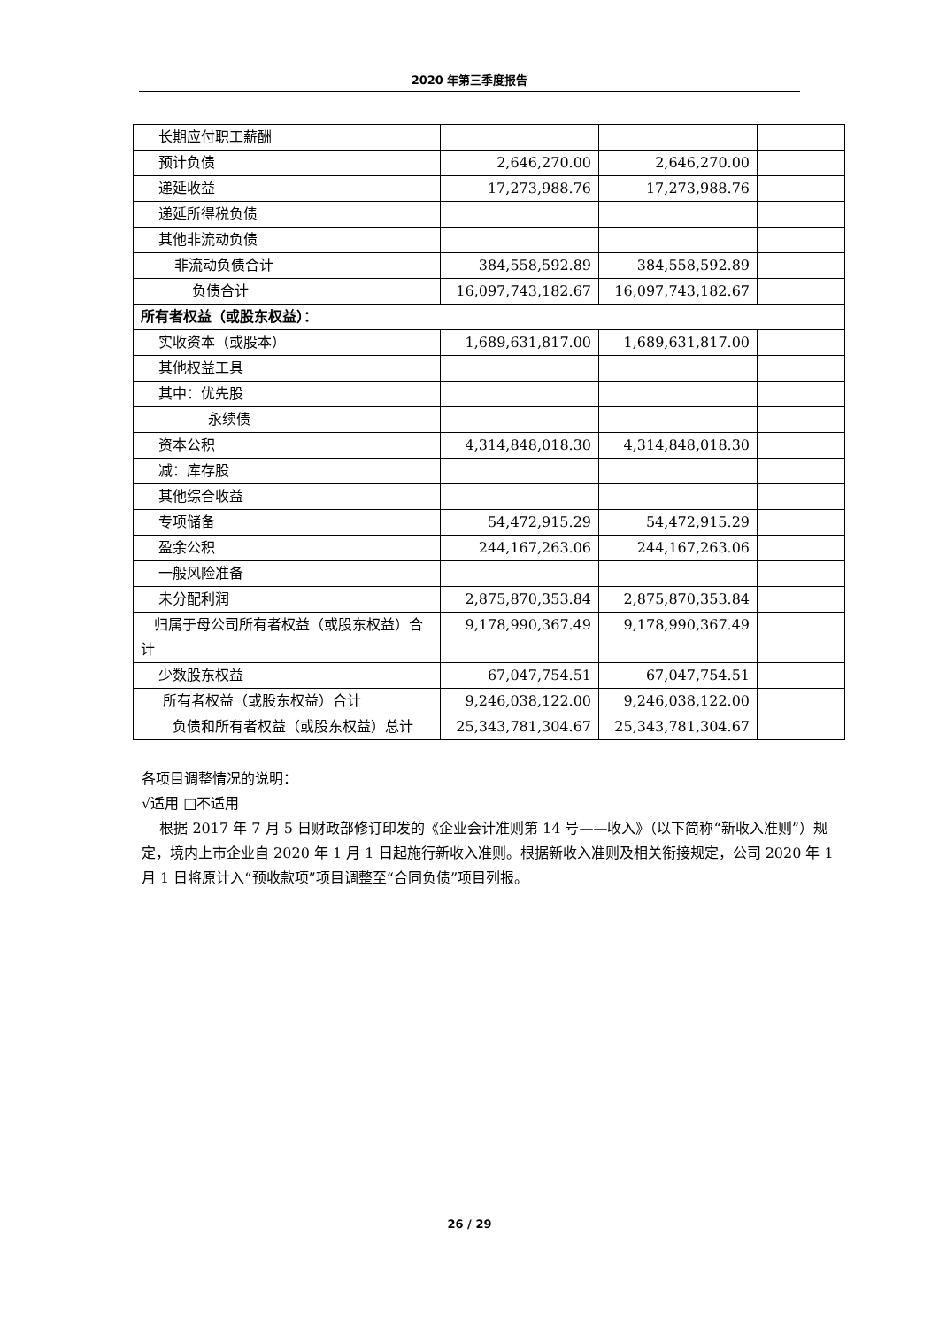2020 年第三季度报告
| 长期应付职工薪酬 | | | |
| 预计负债 | 2,646,270.00 | 2,646,270.00 | |
| 递延收益 | 17,273,988.76 | 17,273,988.76 | |
| 递延所得税负债 | | | |
| 其他非流动负债 | | | |
| 非流动负债合计 | 384,558,592.89 | 384,558,592.89 | |
| 负债合计 | 16,097,743,182.67 | 16,097,743,182.67 | |
| 所有者权益（或股东权益）： | | | |
| 实收资本（或股本） | 1,689,631,817.00 | 1,689,631,817.00 | |
| 其他权益工具 | | | |
| 其中：优先股 | | | |
| 永续债 | | | |
| 资本公积 | 4,314,848,018.30 | 4,314,848,018.30 | |
| 减：库存股 | | | |
| 其他综合收益 | | | |
| 专项储备 | 54,472,915.29 | 54,472,915.29 | |
| 盈余公积 | 244,167,263.06 | 244,167,263.06 | |
| 一般风险准备 | | | |
| 未分配利润 | 2,875,870,353.84 | 2,875,870,353.84 | |
| 归属于母公司所有者权益（或股东权益）合计 | 9,178,990,367.49 | 9,178,990,367.49 | |
| 少数股东权益 | 67,047,754.51 | 67,047,754.51 | |
| 所有者权益（或股东权益）合计 | 9,246,038,122.00 | 9,246,038,122.00 | |
| 负债和所有者权益（或股东权益）总计 | 25,343,781,304.67 | 25,343,781,304.67 | |
各项目调整情况的说明：
√适用 □不适用
根据 2017 年 7 月 5 日财政部修订印发的《企业会计准则第 14 号——收入》（以下简称“新收入准则”）规定，境内上市企业自 2020 年 1 月 1 日起施行新收入准则。根据新收入准则及相关衔接规定，公司 2020 年 1 月 1 日将原计入“预收款项”项目调整至“合同负债”项目列报。
26 / 29